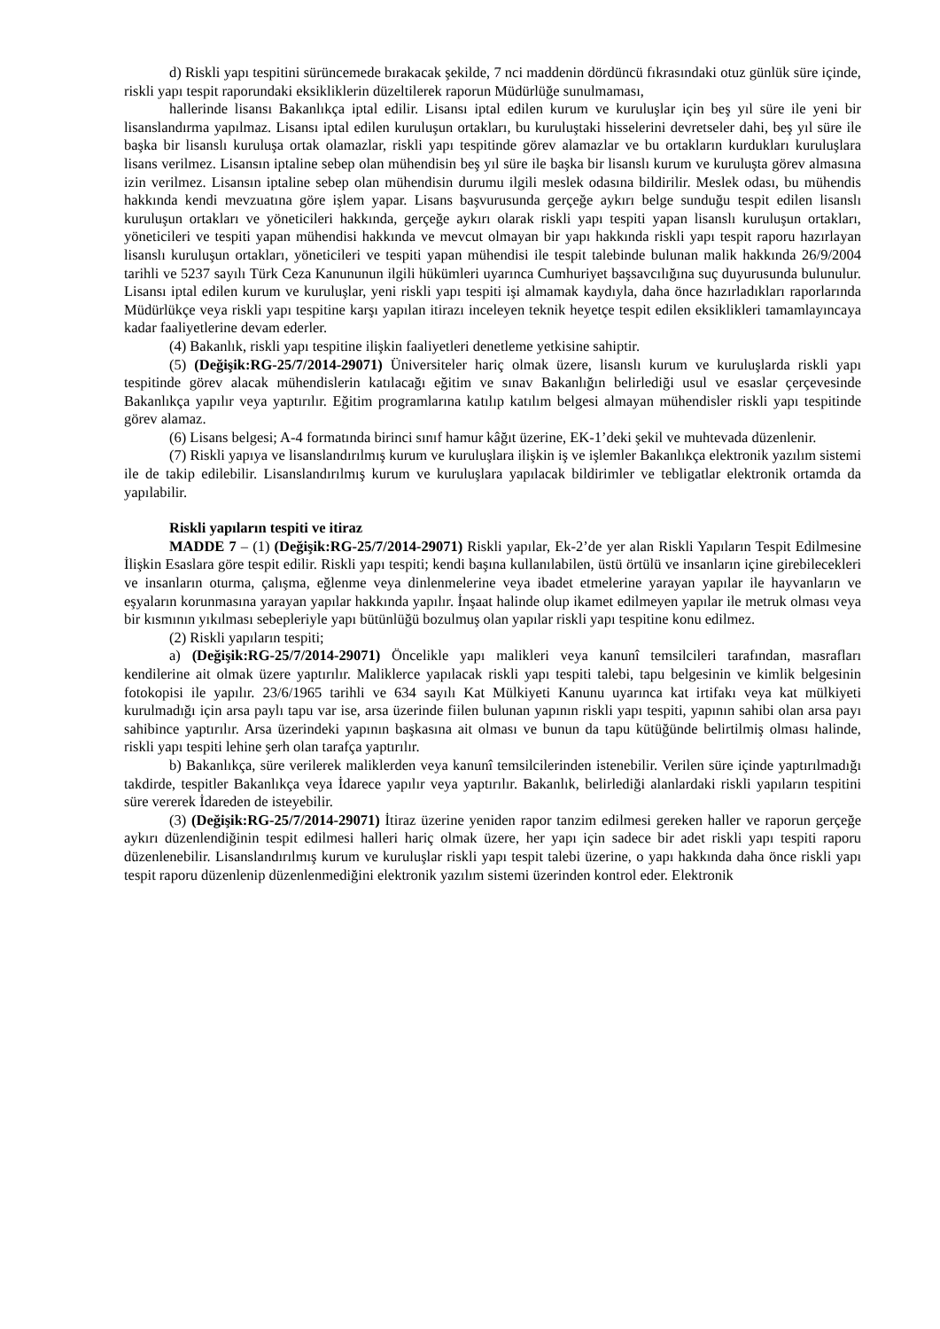d) Riskli yapı tespitini sürüncemede bırakacak şekilde, 7 nci maddenin dördüncü fıkrasındaki otuz günlük süre içinde, riskli yapı tespit raporundaki eksikliklerin düzeltilerek raporun Müdürlüğe sunulmaması,
hallerinde lisansı Bakanlıkça iptal edilir. Lisansı iptal edilen kurum ve kuruluşlar için beş yıl süre ile yeni bir lisanslandırma yapılmaz. Lisansı iptal edilen kuruluşun ortakları, bu kuruluştaki hisselerini devretseler dahi, beş yıl süre ile başka bir lisanslı kuruluşa ortak olamazlar, riskli yapı tespitinde görev alamazlar ve bu ortakların kurdukları kuruluşlara lisans verilmez. Lisansın iptaline sebep olan mühendisin beş yıl süre ile başka bir lisanslı kurum ve kuruluşta görev almasına izin verilmez. Lisansın iptaline sebep olan mühendisin durumu ilgili meslek odasına bildirilir. Meslek odası, bu mühendis hakkında kendi mevzuatına göre işlem yapar. Lisans başvurusunda gerçeğe aykırı belge sunduğu tespit edilen lisanslı kuruluşun ortakları ve yöneticileri hakkında, gerçeğe aykırı olarak riskli yapı tespiti yapan lisanslı kuruluşun ortakları, yöneticileri ve tespiti yapan mühendisi hakkında ve mevcut olmayan bir yapı hakkında riskli yapı tespit raporu hazırlayan lisanslı kuruluşun ortakları, yöneticileri ve tespiti yapan mühendisi ile tespit talebinde bulunan malik hakkında 26/9/2004 tarihli ve 5237 sayılı Türk Ceza Kanununun ilgili hükümleri uyarınca Cumhuriyet başsavcılığına suç duyurusunda bulunulur. Lisansı iptal edilen kurum ve kuruluşlar, yeni riskli yapı tespiti işi almamak kaydıyla, daha önce hazırladıkları raporlarında Müdürlükçe veya riskli yapı tespitine karşı yapılan itirazı inceleyen teknik heyetçe tespit edilen eksiklikleri tamamlayıncaya kadar faaliyetlerine devam ederler.
(4) Bakanlık, riskli yapı tespitine ilişkin faaliyetleri denetleme yetkisine sahiptir.
(5) (Değişik:RG-25/7/2014-29071) Üniversiteler hariç olmak üzere, lisanslı kurum ve kuruluşlarda riskli yapı tespitinde görev alacak mühendislerin katılacağı eğitim ve sınav Bakanlığın belirlediği usul ve esaslar çerçevesinde Bakanlıkça yapılır veya yaptırılır. Eğitim programlarına katılıp katılım belgesi almayan mühendisler riskli yapı tespitinde görev alamaz.
(6) Lisans belgesi; A-4 formatında birinci sınıf hamur kâğıt üzerine, EK-1’deki şekil ve muhtevada düzenlenir.
(7) Riskli yapıya ve lisanslandırılmış kurum ve kuruluşlara ilişkin iş ve işlemler Bakanlıkça elektronik yazılım sistemi ile de takip edilebilir. Lisanslandırılmış kurum ve kuruluşlara yapılacak bildirimler ve tebligatlar elektronik ortamda da yapılabilir.
Riskli yapıların tespiti ve itiraz
MADDE 7 – (1) (Değişik:RG-25/7/2014-29071) Riskli yapılar, Ek-2’de yer alan Riskli Yapıların Tespit Edilmesine İlişkin Esaslara göre tespit edilir. Riskli yapı tespiti; kendi başına kullanılabilen, üstü örtülü ve insanların içine girebilecekleri ve insanların oturma, çalışma, eğlenme veya dinlenmelerine veya ibadet etmelerine yarayan yapılar ile hayvanların ve eşyaların korunmasına yarayan yapılar hakkında yapılır. İnşaat halinde olup ikamet edilmeyen yapılar ile metruk olması veya bir kısmının yıkılması sebepleriyle yapı bütünlüğü bozulmuş olan yapılar riskli yapı tespitine konu edilmez.
(2) Riskli yapıların tespiti;
a) (Değişik:RG-25/7/2014-29071) Öncelikle yapı malikleri veya kanunî temsilcileri tarafından, masrafları kendilerine ait olmak üzere yaptırılır. Maliklerce yapılacak riskli yapı tespiti talebi, tapu belgesinin ve kimlik belgesinin fotokopisi ile yapılır. 23/6/1965 tarihli ve 634 sayılı Kat Mülkiyeti Kanunu uyarınca kat irtifakı veya kat mülkiyeti kurulmadığı için arsa paylı tapu var ise, arsa üzerinde fiilen bulunan yapının riskli yapı tespiti, yapının sahibi olan arsa payı sahibince yaptırılır. Arsa üzerindeki yapının başkasına ait olması ve bunun da tapu kütüğünde belirtilmiş olması halinde, riskli yapı tespiti lehine şerh olan tarafça yaptırılır.
b) Bakanlıkça, süre verilerek maliklerden veya kanunî temsilcilerinden istenebilir. Verilen süre içinde yaptırılmadığı takdirde, tespitler Bakanlıkça veya İdarece yapılır veya yaptırılır. Bakanlık, belirlediği alanlardaki riskli yapıların tespitini süre vererek İdareden de isteyebilir.
(3) (Değişik:RG-25/7/2014-29071) İtiraz üzerine yeniden rapor tanzim edilmesi gereken haller ve raporun gerçeğe aykırı düzenlendiğinin tespit edilmesi halleri hariç olmak üzere, her yapı için sadece bir adet riskli yapı tespiti raporu düzenlenebilir. Lisanslandırılmış kurum ve kuruluşlar riskli yapı tespit talebi üzerine, o yapı hakkında daha önce riskli yapı tespit raporu düzenlenip düzenlenmediğini elektronik yazılım sistemi üzerinden kontrol eder. Elektronik